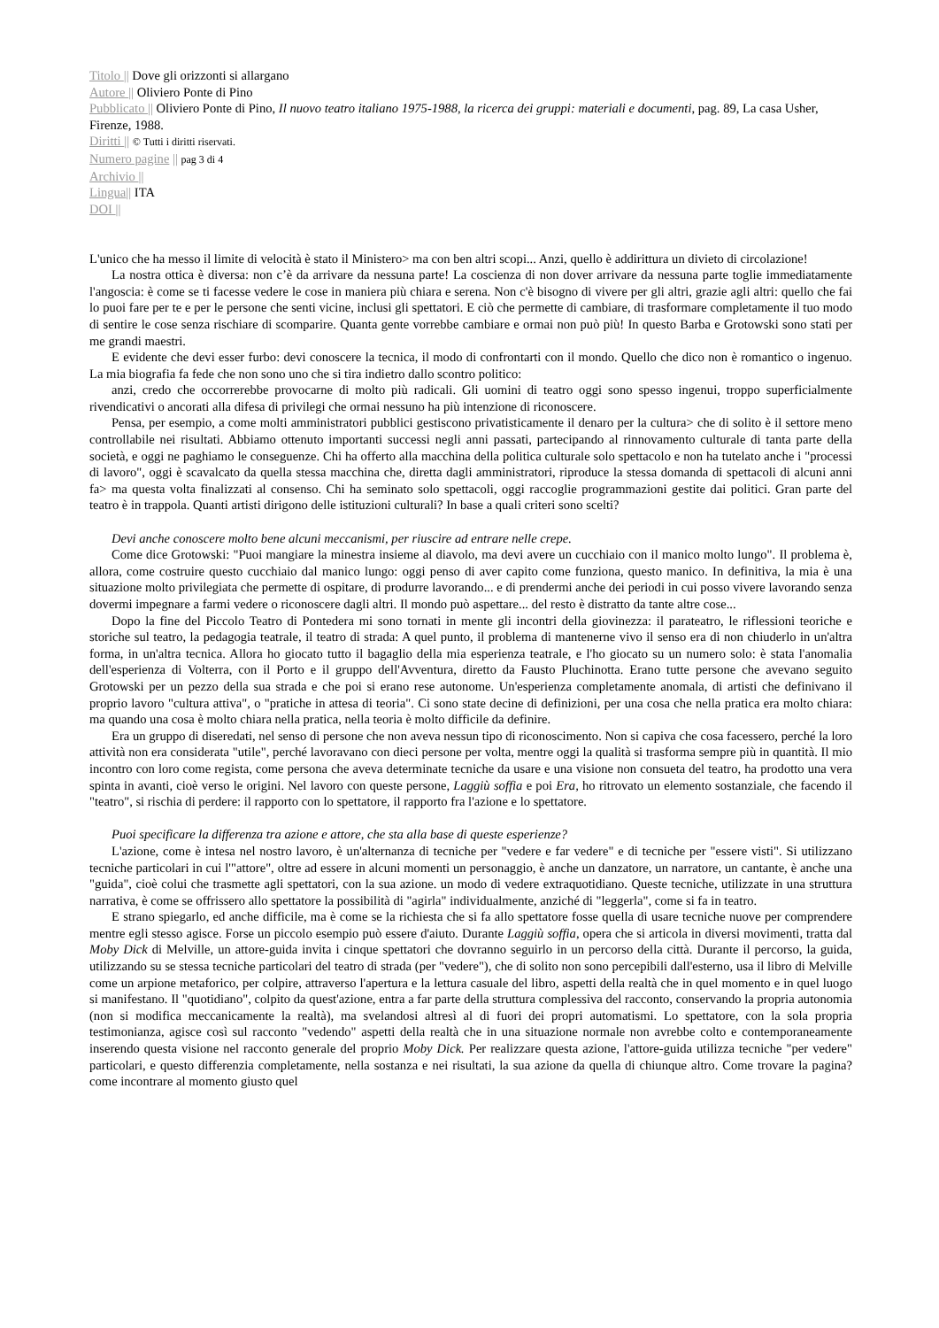Titolo || Dove gli orizzonti si allargano
Autore || Oliviero Ponte di Pino
Pubblicato || Oliviero Ponte di Pino, Il nuovo teatro italiano 1975-1988, la ricerca dei gruppi: materiali e documenti, pag. 89, La casa Usher, Firenze, 1988.
Diritti || © Tutti i diritti riservati.
Numero pagine || pag 3 di 4
Archivio ||
Lingua|| ITA
DOI ||
L'unico che ha messo il limite di velocità è stato il Ministero> ma con ben altri scopi... Anzi, quello è addirittura un divieto di circolazione!
La nostra ottica è diversa: non c’è da arrivare da nessuna parte! La coscienza di non dover arrivare da nessuna parte toglie immediatamente l'angoscia: è come se ti facesse vedere le cose in maniera più chiara e serena. Non c'è bisogno di vivere per gli altri, grazie agli altri: quello che fai lo puoi fare per te e per le persone che senti vicine, inclusi gli spettatori. E ciò che permette di cambiare, di trasformare completamente il tuo modo di sentire le cose senza rischiare di scomparire. Quanta gente vorrebbe cambiare e ormai non può più! In questo Barba e Grotowski sono stati per me grandi maestri.
E evidente che devi esser furbo: devi conoscere la tecnica, il modo di confrontarti con il mondo. Quello che dico non è romantico o ingenuo. La mia biografia fa fede che non sono uno che si tira indietro dallo scontro politico:
anzi, credo che occorrerebbe provocarne di molto più radicali. Gli uomini di teatro oggi sono spesso ingenui, troppo superficialmente rivendicativi o ancorati alla difesa di privilegi che ormai nessuno ha più intenzione di riconoscere.
Pensa, per esempio, a come molti amministratori pubblici gestiscono privatisticamente il denaro per la cultura> che di solito è il settore meno controllabile nei risultati. Abbiamo ottenuto importanti successi negli anni passati, partecipando al rinnovamento culturale di tanta parte della società, e oggi ne paghiamo le conseguenze. Chi ha offerto alla macchina della politica culturale solo spettacolo e non ha tutelato anche i "processi di lavoro", oggi è scavalcato da quella stessa macchina che, diretta dagli amministratori, riproduce la stessa domanda di spettacoli di alcuni anni fa> ma questa volta finalizzati al consenso. Chi ha seminato solo spettacoli, oggi raccoglie programmazioni gestite dai politici. Gran parte del teatro è in trappola. Quanti artisti dirigono delle istituzioni culturali? In base a quali criteri sono scelti?
Devi anche conoscere molto bene alcuni meccanismi, per riuscire ad entrare nelle crepe.
Come dice Grotowski: "Puoi mangiare la minestra insieme al diavolo, ma devi avere un cucchiaio con il manico molto lungo". Il problema è, allora, come costruire questo cucchiaio dal manico lungo: oggi penso di aver capito come funziona, questo manico. In definitiva, la mia è una situazione molto privilegiata che permette di ospitare, di produrre lavorando... e di prendermi anche dei periodi in cui posso vivere lavorando senza dovermi impegnare a farmi vedere o riconoscere dagli altri. Il mondo può aspettare... del resto è distratto da tante altre cose...
Dopo la fine del Piccolo Teatro di Pontedera mi sono tornati in mente gli incontri della giovinezza: il parateatro, le riflessioni teoriche e storiche sul teatro, la pedagogia teatrale, il teatro di strada: A quel punto, il problema di mantenerne vivo il senso era di non chiuderlo in un'altra forma, in un'altra tecnica. Allora ho giocato tutto il bagaglio della mia esperienza teatrale, e l'ho giocato su un numero solo: è stata l'anomalia dell'esperienza di Volterra, con il Porto e il gruppo dell'Avventura, diretto da Fausto Pluchinotta. Erano tutte persone che avevano seguito Grotowski per un pezzo della sua strada e che poi si erano rese autonome. Un'esperienza completamente anomala, di artisti che definivano il proprio lavoro "cultura attiva", o "pratiche in attesa di teoria". Ci sono state decine di definizioni, per una cosa che nella pratica era molto chiara: ma quando una cosa è molto chiara nella pratica, nella teoria è molto difficile da definire.
Era un gruppo di diseredati, nel senso di persone che non aveva nessun tipo di riconoscimento. Non si capiva che cosa facessero, perché la loro attività non era considerata "utile", perché lavoravano con dieci persone per volta, mentre oggi la qualità si trasforma sempre più in quantità. Il mio incontro con loro come regista, come persona che aveva determinate tecniche da usare e una visione non consueta del teatro, ha prodotto una vera spinta in avanti, cioè verso le origini. Nel lavoro con queste persone, Laggiù soffia e poi Era, ho ritrovato un elemento sostanziale, che facendo il "teatro", si rischia di perdere: il rapporto con lo spettatore, il rapporto fra l'azione e lo spettatore.
Puoi specificare la differenza tra azione e attore, che sta alla base di queste esperienze?
L'azione, come è intesa nel nostro lavoro, è un'alternanza di tecniche per "vedere e far vedere" e di tecniche per "essere visti". Si utilizzano tecniche particolari in cui l'"attore", oltre ad essere in alcuni momenti un personaggio, è anche un danzatore, un narratore, un cantante, è anche una "guida", cioè colui che trasmette agli spettatori, con la sua azione. un modo di vedere extraquotidiano. Queste tecniche, utilizzate in una struttura narrativa, è come se offrissero allo spettatore la possibilità di "agirla" individualmente, anziché di "leggerla", come si fa in teatro.
E strano spiegarlo, ed anche difficile, ma è come se la richiesta che si fa allo spettatore fosse quella di usare tecniche nuove per comprendere mentre egli stesso agisce. Forse un piccolo esempio può essere d'aiuto. Durante Laggiù soffia, opera che si articola in diversi movimenti, tratta dal Moby Dick di Melville, un attore-guida invita i cinque spettatori che dovranno seguirlo in un percorso della città. Durante il percorso, la guida, utilizzando su se stessa tecniche particolari del teatro di strada (per "vedere"), che di solito non sono percepibili dall'esterno, usa il libro di Melville come un arpione metaforico, per colpire, attraverso l'apertura e la lettura casuale del libro, aspetti della realtà che in quel momento e in quel luogo si manifestano. Il "quotidiano", colpito da quest'azione, entra a far parte della struttura complessiva del racconto, conservando la propria autonomia (non si modifica meccanicamente la realtà), ma svelandosi altresì al di fuori dei propri automatismi. Lo spettatore, con la sola propria testimonianza, agisce così sul racconto "vedendo" aspetti della realtà che in una situazione normale non avrebbe colto e contemporaneamente inserendo questa visione nel racconto generale del proprio Moby Dick. Per realizzare questa azione, l'attore-guida utilizza tecniche "per vedere" particolari, e questo differenzia completamente, nella sostanza e nei risultati, la sua azione da quella di chiunque altro. Come trovare la pagina? come incontrare al momento giusto quel